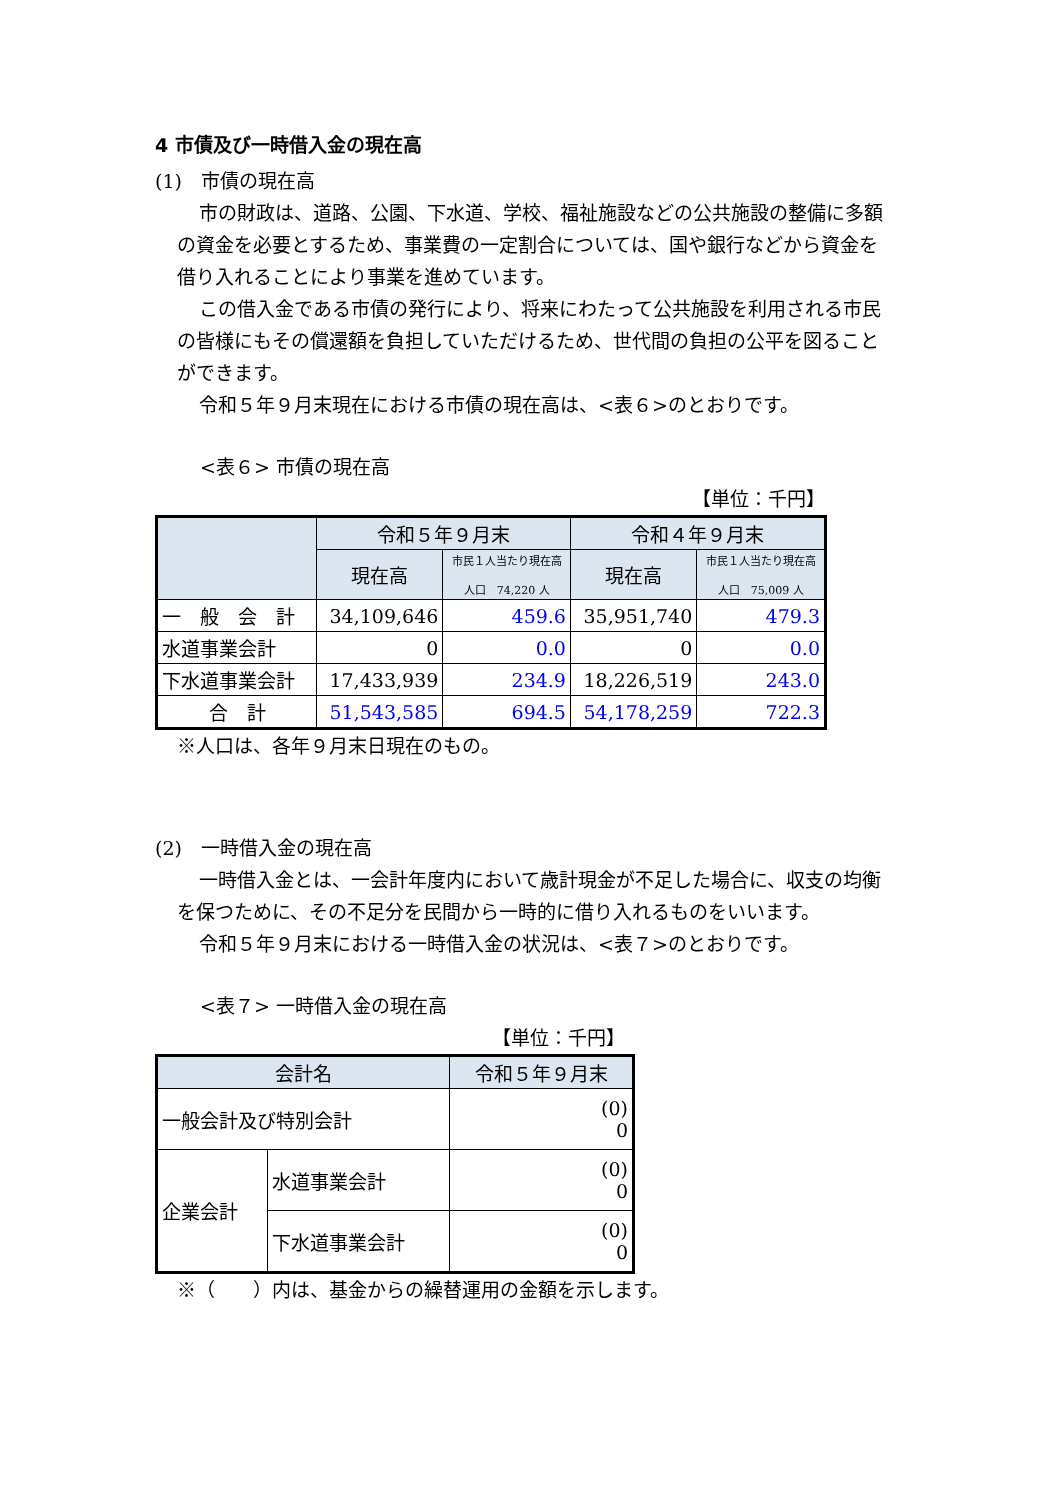4 市債及び一時借入金の現在高
(1)　市債の現在高
市の財政は、道路、公園、下水道、学校、福祉施設などの公共施設の整備に多額の資金を必要とするため、事業費の一定割合については、国や銀行などから資金を借り入れることにより事業を進めています。
この借入金である市債の発行により、将来にわたって公共施設を利用される市民の皆様にもその償還額を負担していただけるため、世代間の負担の公平を図ることができます。
令和５年９月末現在における市債の現在高は、<表６>のとおりです。
<表６> 市債の現在高
【単位：千円】
| | 令和５年９月末 | | 令和４年９月末 | |
| --- | --- | --- | --- | --- |
| | 現在高 | 市民１人当たり現在高 人口 74,220 人 | 現在高 | 市民１人当たり現在高 人口 75,009 人 |
| 一 般 会 計 | 34,109,646 | 459.6 | 35,951,740 | 479.3 |
| 水道事業会計 | 0 | 0.0 | 0 | 0.0 |
| 下水道事業会計 | 17,433,939 | 234.9 | 18,226,519 | 243.0 |
| 合 計 | 51,543,585 | 694.5 | 54,178,259 | 722.3 |
※人口は、各年９月末日現在のもの。
(2)　一時借入金の現在高
一時借入金とは、一会計年度内において歳計現金が不足した場合に、収支の均衡を保つために、その不足分を民間から一時的に借り入れるものをいいます。
令和５年９月末における一時借入金の状況は、<表７>のとおりです。
<表７> 一時借入金の現在高
【単位：千円】
| 会計名 | | 令和５年９月末 |
| --- | --- | --- |
| 一般会計及び特別会計 | | (0) 0 |
| 企業会計 | 水道事業会計 | (0) 0 |
| | 下水道事業会計 | (0) 0 |
※（　　）内は、基金からの繰替運用の金額を示します。